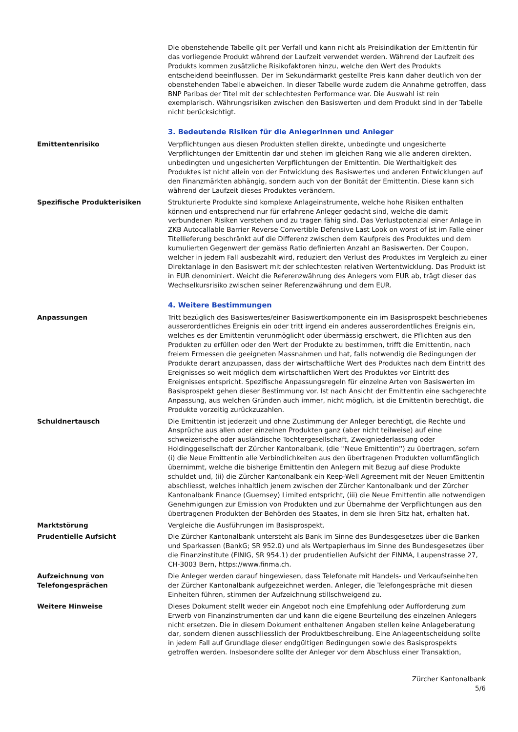Die obenstehende Tabelle gilt per Verfall und kann nicht als Preisindikation der Emittentin für das vorliegende Produkt während der Laufzeit verwendet werden. Während der Laufzeit des Produkts kommen zusätzliche Risikofaktoren hinzu, welche den Wert des Produkts entscheidend beeinflussen. Der im Sekundärmarkt gestellte Preis kann daher deutlich von der obenstehenden Tabelle abweichen. In dieser Tabelle wurde zudem die Annahme getroffen, dass BNP Paribas der Titel mit der schlechtesten Performance war. Die Auswahl ist rein exemplarisch. Währungsrisiken zwischen den Basiswerten und dem Produkt sind in der Tabelle nicht berücksichtigt.
3. Bedeutende Risiken für die Anlegerinnen und Anleger
Emittentenrisiko Verpflichtungen aus diesen Produkten stellen direkte, unbedingte und ungesicherte Verpflichtungen der Emittentin dar und stehen im gleichen Rang wie alle anderen direkten, unbedingten und ungesicherten Verpflichtungen der Emittentin. Die Werthaltigkeit des Produktes ist nicht allein von der Entwicklung des Basiswertes und anderen Entwicklungen auf den Finanzmärkten abhängig, sondern auch von der Bonität der Emittentin. Diese kann sich während der Laufzeit dieses Produktes verändern.
Spezifische Produkterisiken Strukturierte Produkte sind komplexe Anlageinstrumente, welche hohe Risiken enthalten können und entsprechend nur für erfahrene Anleger gedacht sind, welche die damit verbundenen Risiken verstehen und zu tragen fähig sind. Das Verlustpotenzial einer Anlage in ZKB Autocallable Barrier Reverse Convertible Defensive Last Look on worst of ist im Falle einer Titellieferung beschränkt auf die Differenz zwischen dem Kaufpreis des Produktes und dem kumulierten Gegenwert der gemäss Ratio definierten Anzahl an Basiswerten. Der Coupon, welcher in jedem Fall ausbezahlt wird, reduziert den Verlust des Produktes im Vergleich zu einer Direktanlage in den Basiswert mit der schlechtesten relativen Wertentwicklung. Das Produkt ist in EUR denominiert. Weicht die Referenzwährung des Anlegers vom EUR ab, trägt dieser das Wechselkursrisiko zwischen seiner Referenzwährung und dem EUR.
4. Weitere Bestimmungen
Anpassungen Tritt bezüglich des Basiswertes/einer Basiswertkomponente ein im Basisprospekt beschriebenes ausserordentliches Ereignis ein oder tritt irgend ein anderes ausserordentliches Ereignis ein, welches es der Emittentin verunmöglicht oder übermässig erschwert, die Pflichten aus den Produkten zu erfüllen oder den Wert der Produkte zu bestimmen, trifft die Emittentin, nach freiem Ermessen die geeigneten Massnahmen und hat, falls notwendig die Bedingungen der Produkte derart anzupassen, dass der wirtschaftliche Wert des Produktes nach dem Eintritt des Ereignisses so weit möglich dem wirtschaftlichen Wert des Produktes vor Eintritt des Ereignisses entspricht. Spezifische Anpassungsregeln für einzelne Arten von Basiswerten im Basisprospekt gehen dieser Bestimmung vor. Ist nach Ansicht der Emittentin eine sachgerechte Anpassung, aus welchen Gründen auch immer, nicht möglich, ist die Emittentin berechtigt, die Produkte vorzeitig zurückzuzahlen.
Schuldnertausch Die Emittentin ist jederzeit und ohne Zustimmung der Anleger berechtigt, die Rechte und Ansprüche aus allen oder einzelnen Produkten ganz (aber nicht teilweise) auf eine schweizerische oder ausländische Tochtergesellschaft, Zweigniederlassung oder Holdinggesellschaft der Zürcher Kantonalbank, (die ''Neue Emittentin'') zu übertragen, sofern (i) die Neue Emittentin alle Verbindlichkeiten aus den übertragenen Produkten vollumfänglich übernimmt, welche die bisherige Emittentin den Anlegern mit Bezug auf diese Produkte schuldet und, (ii) die Zürcher Kantonalbank ein Keep-Well Agreement mit der Neuen Emittentin abschliesst, welches inhaltlich jenem zwischen der Zürcher Kantonalbank und der Zürcher Kantonalbank Finance (Guernsey) Limited entspricht, (iii) die Neue Emittentin alle notwendigen Genehmigungen zur Emission von Produkten und zur Übernahme der Verpflichtungen aus den übertragenen Produkten der Behörden des Staates, in dem sie ihren Sitz hat, erhalten hat.
Marktstörung Vergleiche die Ausführungen im Basisprospekt.
Prudentielle Aufsicht Die Zürcher Kantonalbank untersteht als Bank im Sinne des Bundesgesetzes über die Banken und Sparkassen (BankG; SR 952.0) und als Wertpapierhaus im Sinne des Bundesgesetzes über die Finanzinstitute (FINIG, SR 954.1) der prudentiellen Aufsicht der FINMA, Laupenstrasse 27, CH-3003 Bern, https://www.finma.ch.
Aufzeichnung von
Telefongesprächen
Die Anleger werden darauf hingewiesen, dass Telefonate mit Handels- und Verkaufseinheiten der Zürcher Kantonalbank aufgezeichnet werden. Anleger, die Telefongespräche mit diesen Einheiten führen, stimmen der Aufzeichnung stillschweigend zu.
Weitere Hinweise Dieses Dokument stellt weder ein Angebot noch eine Empfehlung oder Aufforderung zum Erwerb von Finanzinstrumenten dar und kann die eigene Beurteilung des einzelnen Anlegers nicht ersetzen. Die in diesem Dokument enthaltenen Angaben stellen keine Anlageberatung dar, sondern dienen ausschliesslich der Produktbeschreibung. Eine Anlageentscheidung sollte in jedem Fall auf Grundlage dieser endgültigen Bedingungen sowie des Basisprospekts getroffen werden. Insbesondere sollte der Anleger vor dem Abschluss einer Transaktion,
Zürcher Kantonalbank
5/6